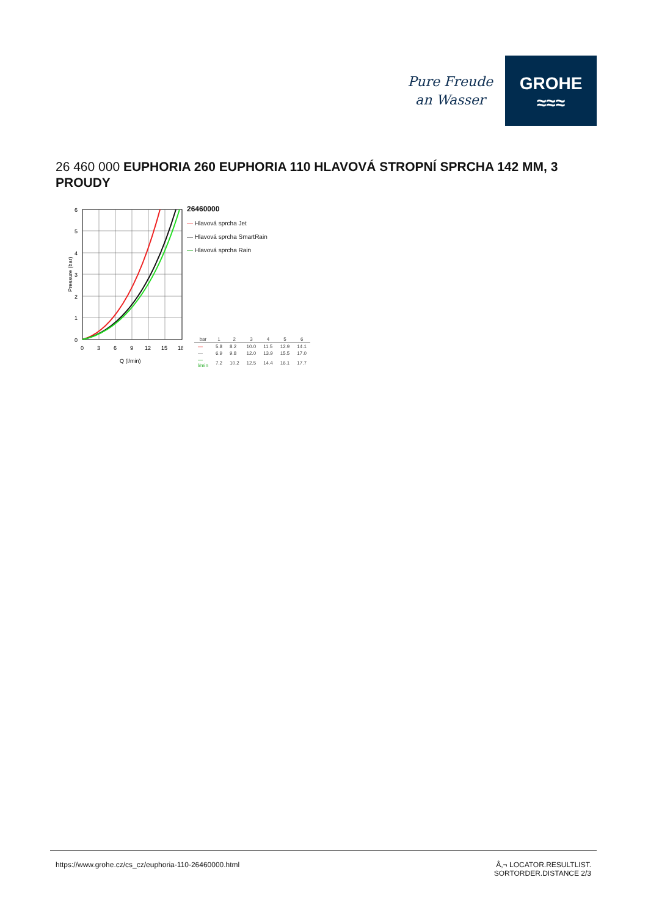Pure Freude
an Wasser
GROHE
≈≈≈
26 460 000 EUPHORIA 260 EUPHORIA 110 HLAVOVÁ STROPNÍ SPRCHA 142 MM, 3 PROUDY
Pressure (bar)
6
5
4
3
2
1
0
0
3
6
9
12
15
18
Q (l/min)
26460000
— Hlavová sprcha Jet
— Hlavová sprcha SmartRain
— Hlavová sprcha Rain
| bar | 1 | 2 | 3 | 4 | 5 | 6 |
| --- | --- | --- | --- | --- | --- | --- |
| — | 5.8 | 8.2 | 10.0 | 11.5 | 12.9 | 14.1 |
| — | 6.9 | 9.8 | 12.0 | 13.9 | 15.5 | 17.0 |
| — l/min | 7.2 | 10.2 | 12.5 | 14.4 | 16.1 | 17.7 |
https://www.grohe.cz/cs_cz/euphoria-110-26460000.html Â,¬ LOCATOR.RESULTLIST.
SORTORDER.DISTANCE 2/3